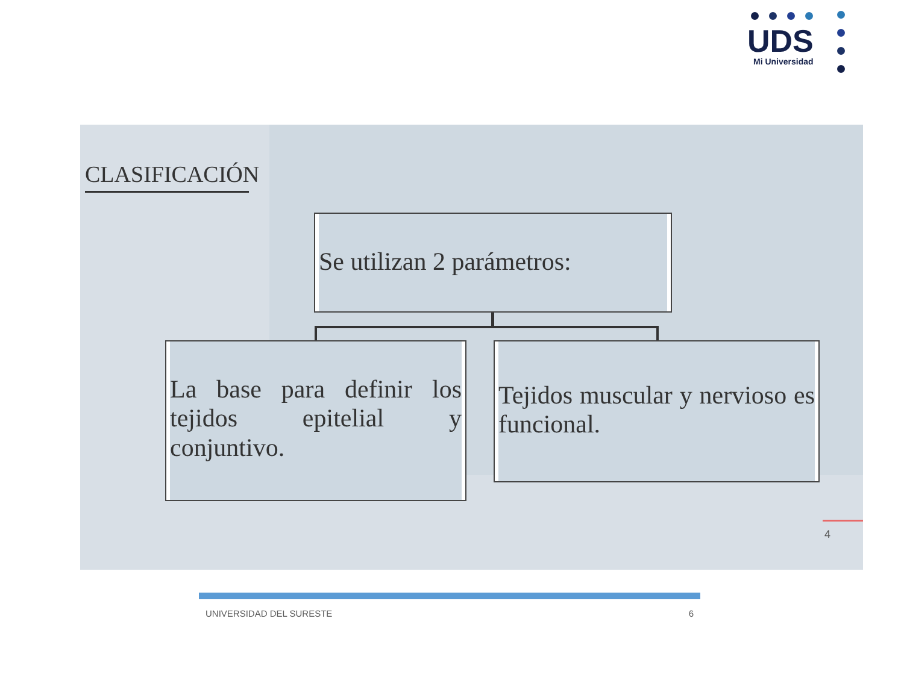UDS
Mi Universidad
CLASIFICACIÓN
Se utilizan 2 parámetros:
La base para definir los tejidos epitelial y conjuntivo.
Tejidos muscular y nervioso es funcional.
4
UNIVERSIDAD DEL SURESTE 6